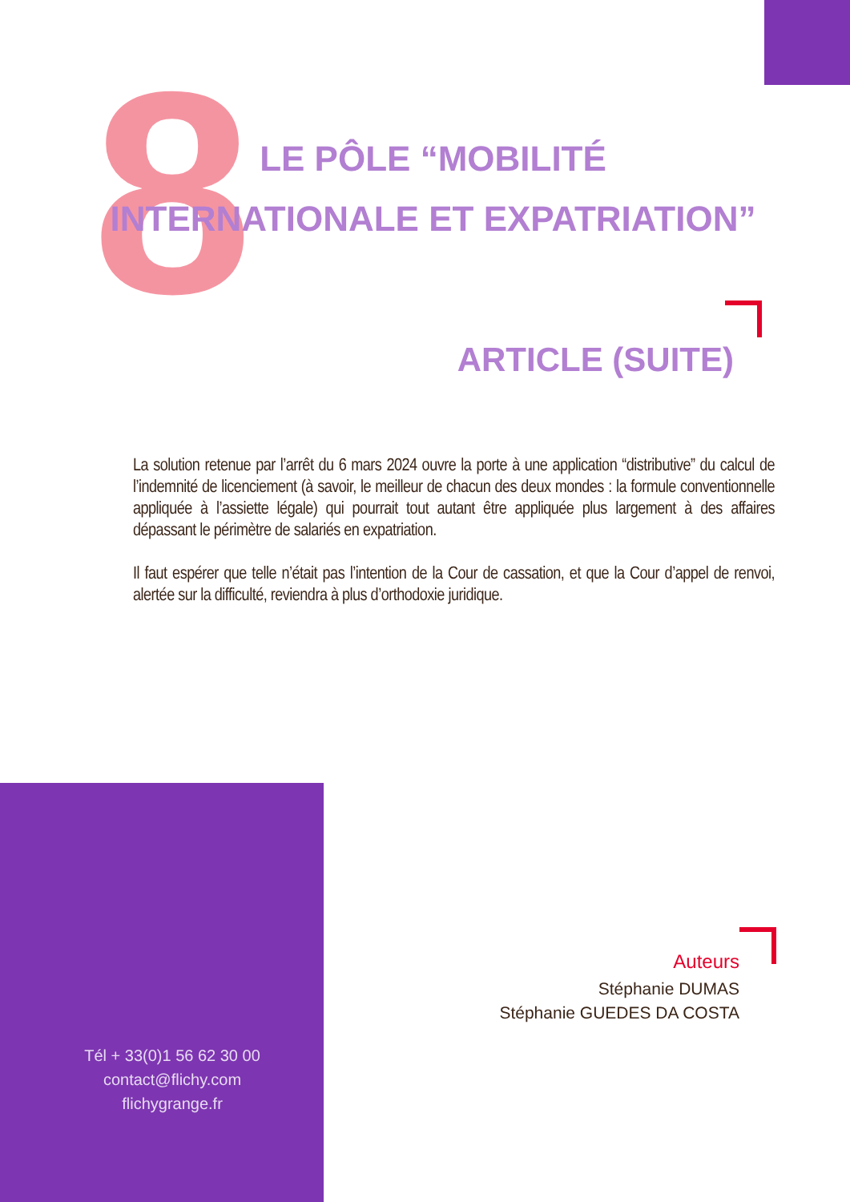8
LE PÔLE “MOBILITÉ INTERNATIONALE ET EXPATRIATION”
ARTICLE (SUITE)
La solution retenue par l’arrêt du 6 mars 2024 ouvre la porte à une application “distributive” du calcul de l’indemnité de licenciement (à savoir, le meilleur de chacun des deux mondes : la formule conventionnelle appliquée à l’assiette légale) qui pourrait tout autant être appliquée plus largement à des affaires dépassant le périmètre de salariés en expatriation.
Il faut espérer que telle n’était pas l’intention de la Cour de cassation, et que la Cour d’appel de renvoi, alertée sur la difficulté, reviendra à plus d’orthodoxie juridique.
Tél + 33(0)1 56 62 30 00
contact@flichy.com
flichygrange.fr
Auteurs
Stéphanie DUMAS
Stéphanie GUEDES DA COSTA